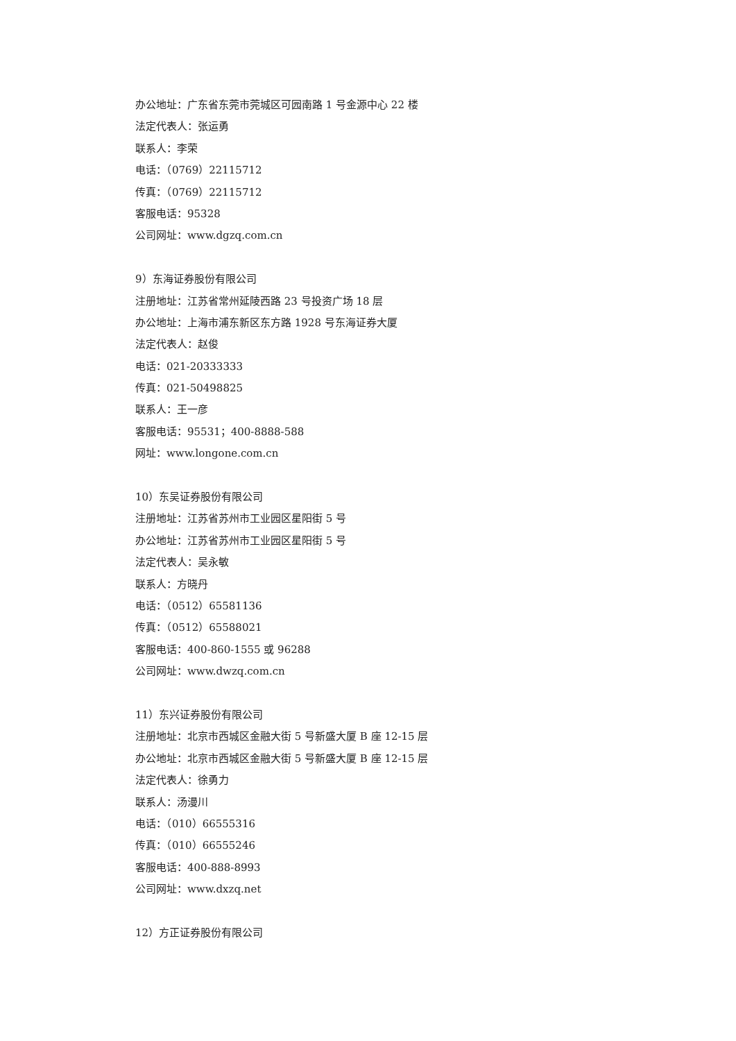办公地址：广东省东莞市莞城区可园南路 1 号金源中心 22 楼
法定代表人：张运勇
联系人：李荣
电话：（0769）22115712
传真：（0769）22115712
客服电话：95328
公司网址：www.dgzq.com.cn
9）东海证券股份有限公司
注册地址：江苏省常州延陵西路 23 号投资广场 18 层
办公地址：上海市浦东新区东方路 1928 号东海证券大厦
法定代表人：赵俊
电话：021-20333333
传真：021-50498825
联系人：王一彦
客服电话：95531；400-8888-588
网址：www.longone.com.cn
10）东吴证券股份有限公司
注册地址：江苏省苏州市工业园区星阳街 5 号
办公地址：江苏省苏州市工业园区星阳街 5 号
法定代表人：吴永敏
联系人：方晓丹
电话：（0512）65581136
传真：（0512）65588021
客服电话：400-860-1555 或 96288
公司网址：www.dwzq.com.cn
11）东兴证券股份有限公司
注册地址：北京市西城区金融大街 5 号新盛大厦 B 座 12-15 层
办公地址：北京市西城区金融大街 5 号新盛大厦 B 座 12-15 层
法定代表人：徐勇力
联系人：汤漫川
电话：（010）66555316
传真：（010）66555246
客服电话：400-888-8993
公司网址：www.dxzq.net
12）方正证券股份有限公司